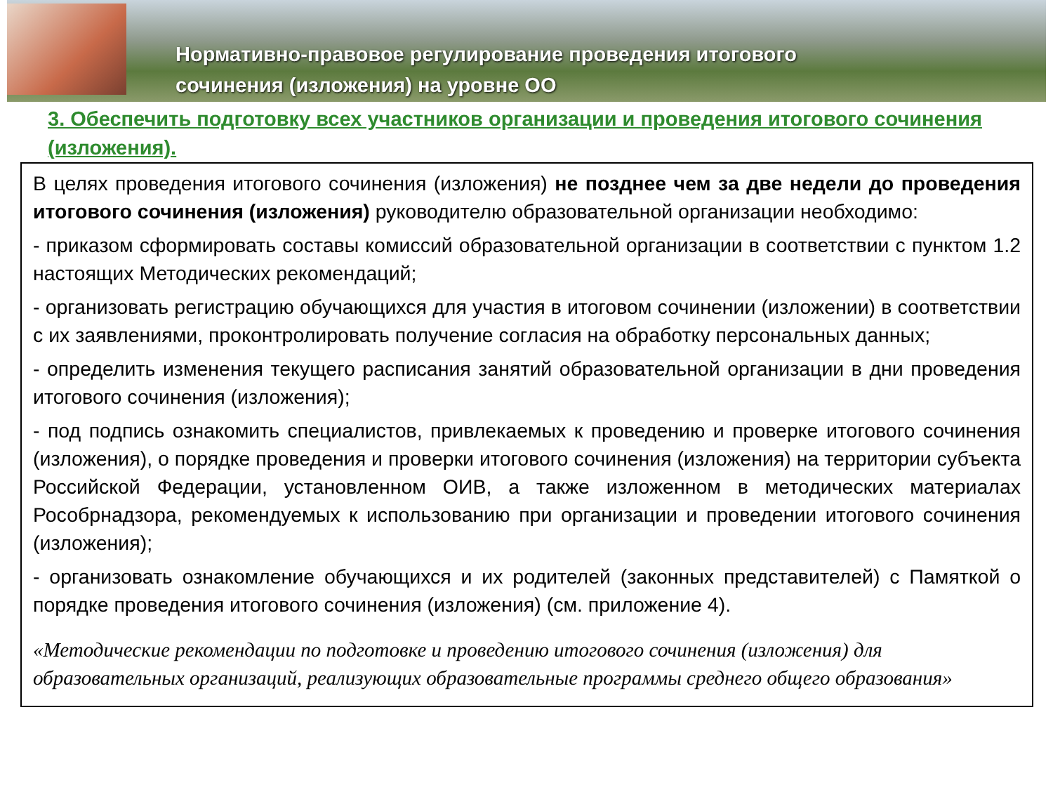Нормативно-правовое регулирование проведения итогового
сочинения (изложения) на уровне ОО
3. Обеспечить подготовку всех участников организации и проведения итогового сочинения (изложения).
В целях проведения итогового сочинения (изложения) не позднее чем за две недели до проведения итогового сочинения (изложения) руководителю образовательной организации необходимо:
- приказом сформировать составы комиссий образовательной организации в соответствии с пунктом 1.2 настоящих Методических рекомендаций;
- организовать регистрацию обучающихся для участия в итоговом сочинении (изложении) в соответствии с их заявлениями, проконтролировать получение согласия на обработку персональных данных;
- определить изменения текущего расписания занятий образовательной организации в дни проведения итогового сочинения (изложения);
- под подпись ознакомить специалистов, привлекаемых к проведению и проверке итогового сочинения (изложения), о порядке проведения и проверки итогового сочинения (изложения) на территории субъекта Российской Федерации, установленном ОИВ, а также изложенном в методических материалах Рособрнадзора, рекомендуемых к использованию при организации и проведении итогового сочинения (изложения);
- организовать ознакомление обучающихся и их родителей (законных представителей) с Памяткой о порядке проведения итогового сочинения (изложения) (см. приложение 4).
«Методические рекомендации по подготовке и проведению итогового сочинения (изложения) для образовательных организаций, реализующих образовательные программы среднего общего образования»